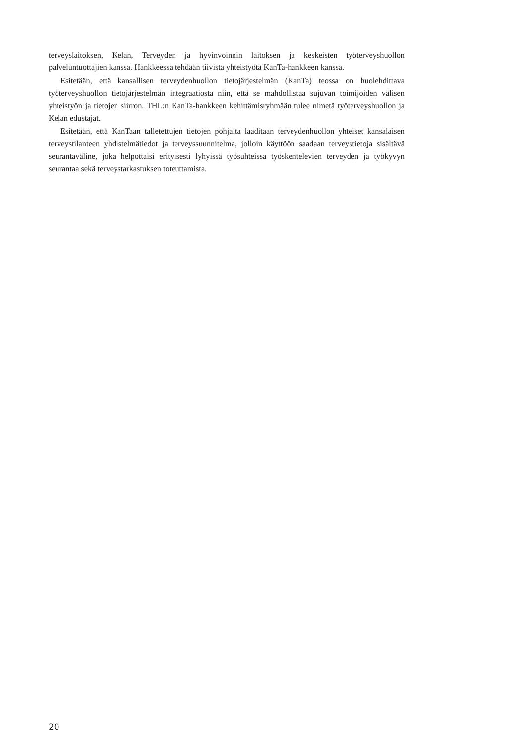terveyslaitoksen, Kelan, Terveyden ja hyvinvoinnin laitoksen ja keskeisten työterveyshuollon palveluntuottajien kanssa. Hankkeessa tehdään tiivistä yhteistyötä KanTa-hankkeen kanssa.
Esitetään, että kansallisen terveydenhuollon tietojärjestelmän (KanTa) teossa on huolehdittava työterveyshuollon tietojärjestelmän integraatiosta niin, että se mahdollistaa sujuvan toimijoiden välisen yhteistyön ja tietojen siirron. THL:n KanTa-hankkeen kehittämisryhmään tulee nimetä työterveyshuollon ja Kelan edustajat.
Esitetään, että KanTaan talletettujen tietojen pohjalta laaditaan terveydenhuollon yhteiset kansalaisen terveystilanteen yhdistelmätiedot ja terveyssuunnitelma, jolloin käyttöön saadaan terveystietoja sisältävä seurantaväline, joka helpottaisi erityisesti lyhyissä työsuhteissa työskentelevien terveyden ja työkyvyn seurantaa sekä terveystarkastuksen toteuttamista.
20